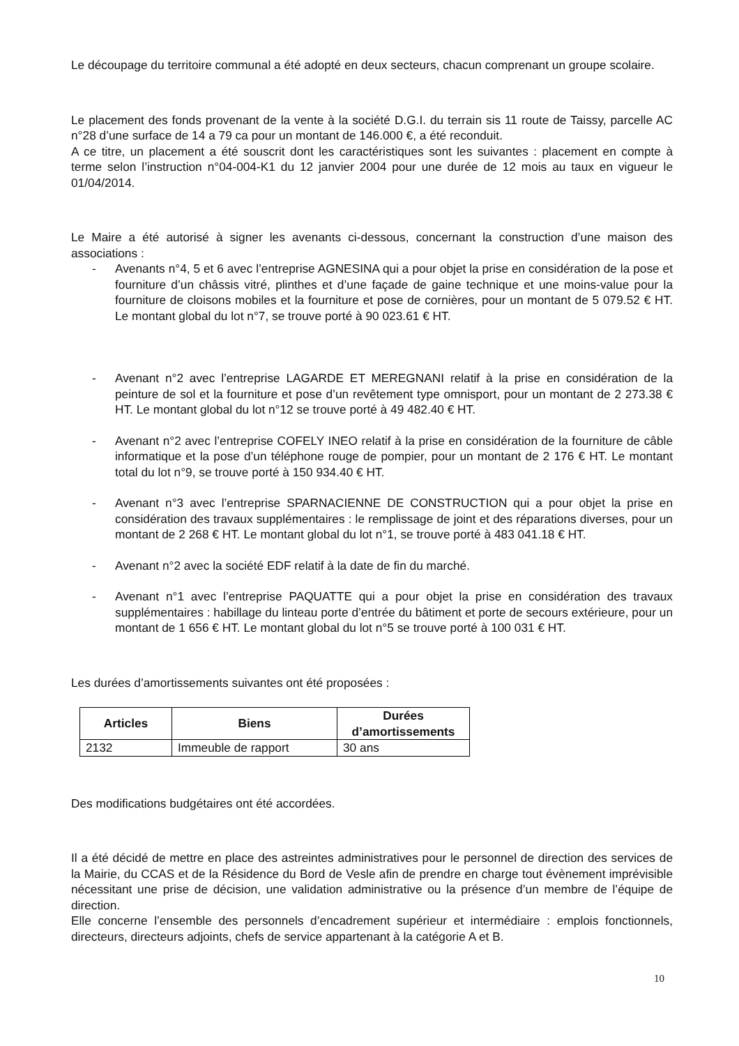Le découpage du territoire communal a été adopté en deux secteurs, chacun comprenant un groupe scolaire.
Le placement des fonds provenant de la vente à la société D.G.I. du terrain sis 11 route de Taissy, parcelle AC n°28 d’une surface de 14 a 79 ca pour un montant de 146.000 €, a été reconduit.
A ce titre, un placement a été souscrit dont les caractéristiques sont les suivantes : placement en compte à terme selon l’instruction n°04-004-K1 du 12 janvier 2004 pour une durée de 12 mois au taux en vigueur le 01/04/2014.
Le Maire a été autorisé à signer les avenants ci-dessous, concernant la construction d’une maison des associations :
- Avenants n°4, 5 et 6 avec l’entreprise AGNESINA qui a pour objet la prise en considération de la pose et fourniture d’un châssis vitré, plinthes et d’une façade de gaine technique et une moins-value pour la fourniture de cloisons mobiles et la fourniture et pose de cornières, pour un montant de 5 079.52 € HT. Le montant global du lot n°7, se trouve porté à 90 023.61 € HT.
- Avenant n°2 avec l’entreprise LAGARDE ET MEREGNANI relatif à la prise en considération de la peinture de sol et la fourniture et pose d’un revêtement type omnisport, pour un montant de 2 273.38 € HT. Le montant global du lot n°12 se trouve porté à 49 482.40 € HT.
- Avenant n°2 avec l’entreprise COFELY INEO relatif à la prise en considération de la fourniture de câble informatique et la pose d’un téléphone rouge de pompier, pour un montant de 2 176 € HT. Le montant total du lot n°9, se trouve porté à 150 934.40 € HT.
- Avenant n°3 avec l’entreprise SPARNACIENNE DE CONSTRUCTION qui a pour objet la prise en considération des travaux supplémentaires : le remplissage de joint et des réparations diverses, pour un montant de 2 268 € HT. Le montant global du lot n°1, se trouve porté à 483 041.18 € HT.
- Avenant n°2 avec la société EDF relatif à la date de fin du marché.
- Avenant n°1 avec l’entreprise PAQUATTE qui a pour objet la prise en considération des travaux supplémentaires : habillage du linteau porte d’entrée du bâtiment et porte de secours extérieure, pour un montant de 1 656 € HT. Le montant global du lot n°5 se trouve porté à 100 031 € HT.
Les durées d’amortissements suivantes ont été proposées :
| Articles | Biens | Durées d’amortissements |
| --- | --- | --- |
| 2132 | Immeuble de rapport | 30 ans |
Des modifications budgétaires ont été accordées.
Il a été décidé de mettre en place des astreintes administratives pour le personnel de direction des services de la Mairie, du CCAS et de la Résidence du Bord de Vesle afin de prendre en charge tout évènement imprévisible nécessitant une prise de décision, une validation administrative ou la présence d’un membre de l’équipe de direction.
Elle concerne l’ensemble des personnels d’encadrement supérieur et intermédiaire : emplois fonctionnels, directeurs, directeurs adjoints, chefs de service appartenant à la catégorie A et B.
10